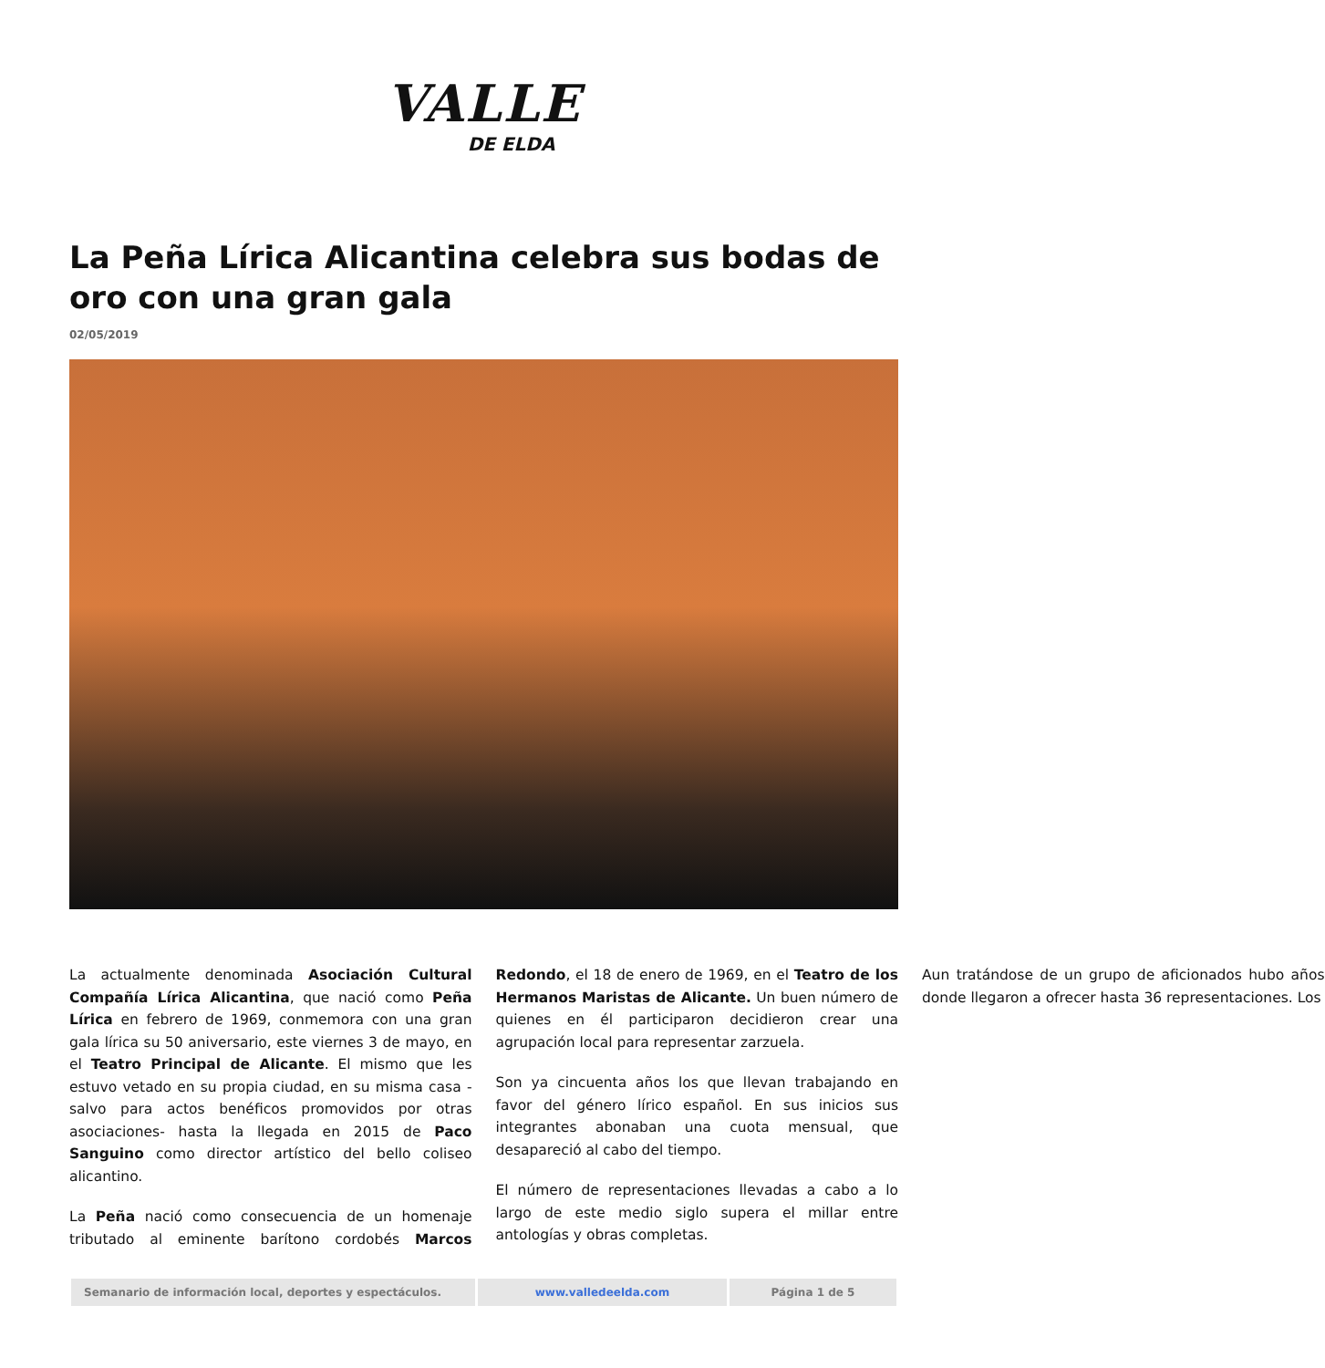VALLE
DE ELDA
La Peña Lírica Alicantina celebra sus bodas de oro con una gran gala
02/05/2019
La actualmente denominada Asociación Cultural Compañía Lírica Alicantina, que nació como Peña Lírica en febrero de 1969, conmemora con una gran gala lírica su 50 aniversario, este viernes 3 de mayo, en el Teatro Principal de Alicante. El mismo que les estuvo vetado en su propia ciudad, en su misma casa -salvo para actos benéficos promovidos por otras asociaciones- hasta la llegada en 2015 de Paco Sanguino como director artístico del bello coliseo alicantino.
La Peña nació como consecuencia de un homenaje tributado al eminente barítono cordobés Marcos Redondo, el 18 de enero de 1969, en el Teatro de los Hermanos Maristas de Alicante. Un buen número de quienes en él participaron decidieron crear una agrupación local para representar zarzuela.
Son ya cincuenta años los que llevan trabajando en favor del género lírico español. En sus inicios sus integrantes abonaban una cuota mensual, que desapareció al cabo del tiempo.
El número de representaciones llevadas a cabo a lo largo de este medio siglo supera el millar entre antologías y obras completas.
Aun tratándose de un grupo de aficionados hubo años donde llegaron a ofrecer hasta 36 representaciones. Los
Semanario de información local, deportes y espectáculos. www.valledeelda.com Página 1 de 5